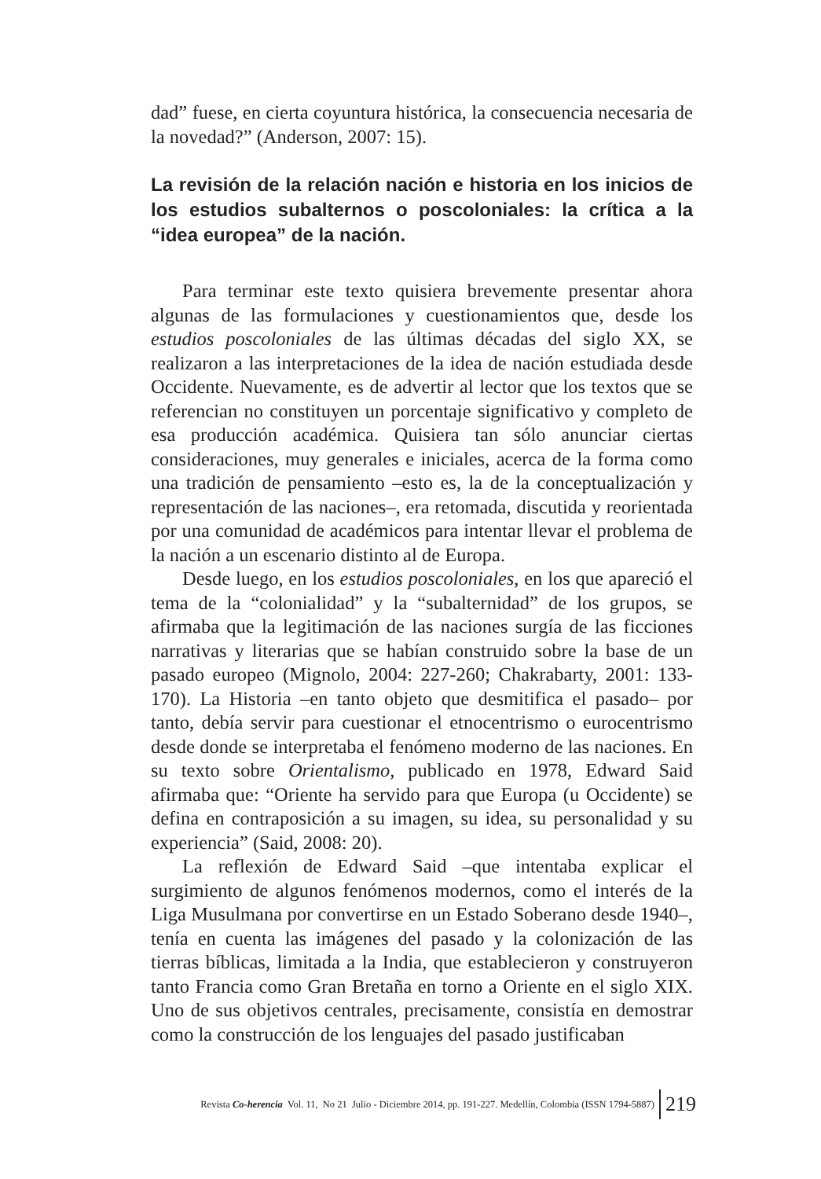dad” fuese, en cierta coyuntura histórica, la consecuencia necesaria de la novedad?” (Anderson, 2007: 15).
La revisión de la relación nación e historia en los inicios de los estudios subalternos o poscoloniales: la crítica a la “idea europea” de la nación.
Para terminar este texto quisiera brevemente presentar ahora algunas de las formulaciones y cuestionamientos que, desde los estudios poscoloniales de las últimas décadas del siglo XX, se realizaron a las interpretaciones de la idea de nación estudiada desde Occidente. Nuevamente, es de advertir al lector que los textos que se referencian no constituyen un porcentaje significativo y completo de esa producción académica. Quisiera tan sólo anunciar ciertas consideraciones, muy generales e iniciales, acerca de la forma como una tradición de pensamiento –esto es, la de la conceptualización y representación de las naciones–, era retomada, discutida y reorientada por una comunidad de académicos para intentar llevar el problema de la nación a un escenario distinto al de Europa.
Desde luego, en los estudios poscoloniales, en los que apareció el tema de la “colonialidad” y la “subalternidad” de los grupos, se afirmaba que la legitimación de las naciones surgía de las ficciones narrativas y literarias que se habían construido sobre la base de un pasado europeo (Mignolo, 2004: 227-260; Chakrabarty, 2001: 133-170). La Historia –en tanto objeto que desmitifica el pasado– por tanto, debía servir para cuestionar el etnocentrismo o eurocentrismo desde donde se interpretaba el fenómeno moderno de las naciones. En su texto sobre Orientalismo, publicado en 1978, Edward Said afirmaba que: “Oriente ha servido para que Europa (u Occidente) se defina en contraposición a su imagen, su idea, su personalidad y su experiencia” (Said, 2008: 20).
La reflexión de Edward Said –que intentaba explicar el surgimiento de algunos fenómenos modernos, como el interés de la Liga Musulmana por convertirse en un Estado Soberano desde 1940–, tenía en cuenta las imágenes del pasado y la colonización de las tierras bíblicas, limitada a la India, que establecieron y construyeron tanto Francia como Gran Bretaña en torno a Oriente en el siglo XIX. Uno de sus objetivos centrales, precisamente, consistía en demostrar como la construcción de los lenguajes del pasado justificaban
Revista Co-herencia Vol. 11, No 21 Julio - Diciembre 2014, pp. 191-227. Medellín, Colombia (ISSN 1794-5887) 219